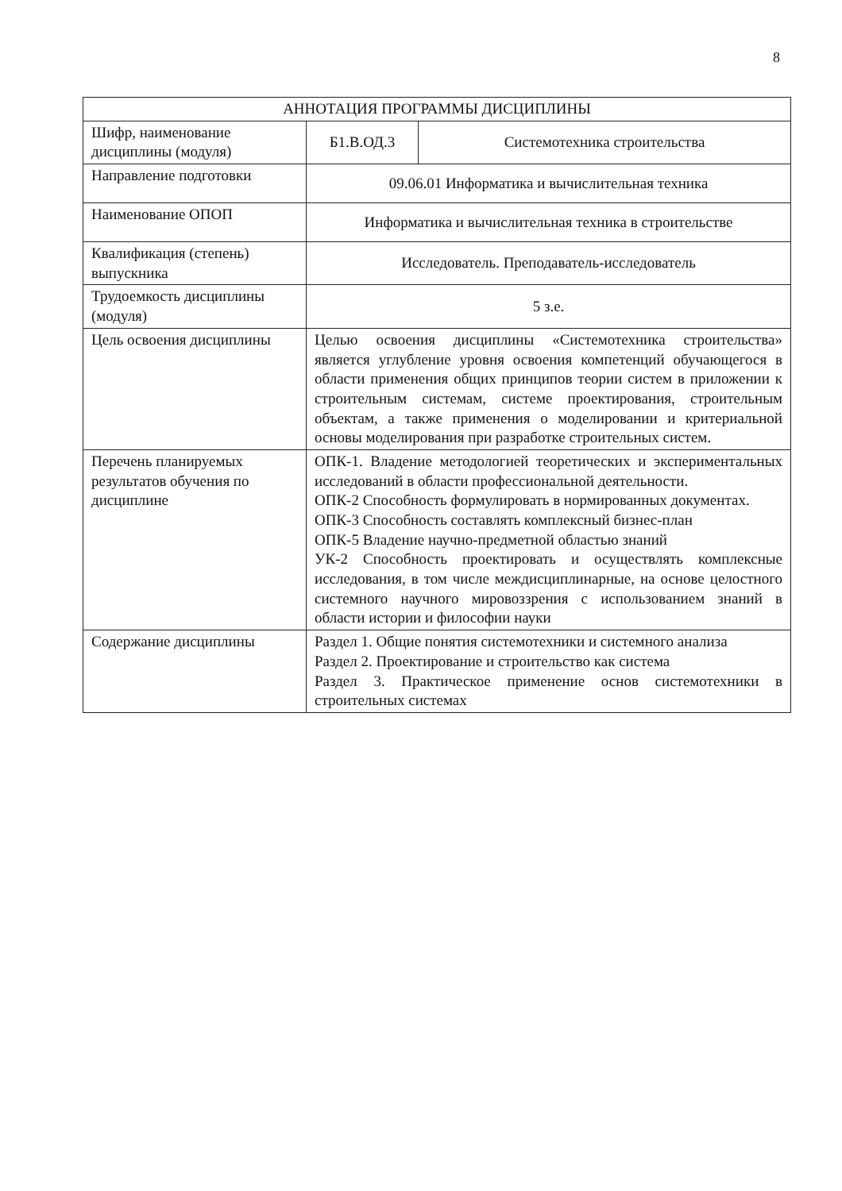8
| АННОТАЦИЯ ПРОГРАММЫ ДИСЦИПЛИНЫ | | |
| Шифр, наименование дисциплины (модуля) | Б1.В.ОД.3 | Системотехника строительства |
| Направление подготовки | 09.06.01 Информатика и вычислительная техника | |
| Наименование ОПОП | Информатика и вычислительная техника в строительстве | |
| Квалификация (степень) выпускника | Исследователь. Преподаватель-исследователь | |
| Трудоемкость дисциплины (модуля) | 5 з.е. | |
| Цель освоения дисциплины | Целью освоения дисциплины «Системотехника строительства» является углубление уровня освоения компетенций обучающегося в области применения общих принципов теории систем в приложении к строительным системам, системе проектирования, строительным объектам, а также применения о моделировании и критериальной основы моделирования при разработке строительных систем. | |
| Перечень планируемых результатов обучения по дисциплине | ОПК-1. Владение методологией теоретических и экспериментальных исследований в области профессиональной деятельности. ОПК-2 Способность формулировать в нормированных документах. ОПК-3 Способность составлять комплексный бизнес-план ОПК-5 Владение научно-предметной областью знаний УК-2 Способность проектировать и осуществлять комплексные исследования, в том числе междисциплинарные, на основе целостного системного научного мировоззрения с использованием знаний в области истории и философии науки | |
| Содержание дисциплины | Раздел 1. Общие понятия системотехники и системного анализа Раздел 2. Проектирование и строительство как система Раздел 3. Практическое применение основ системотехники в строительных системах | |